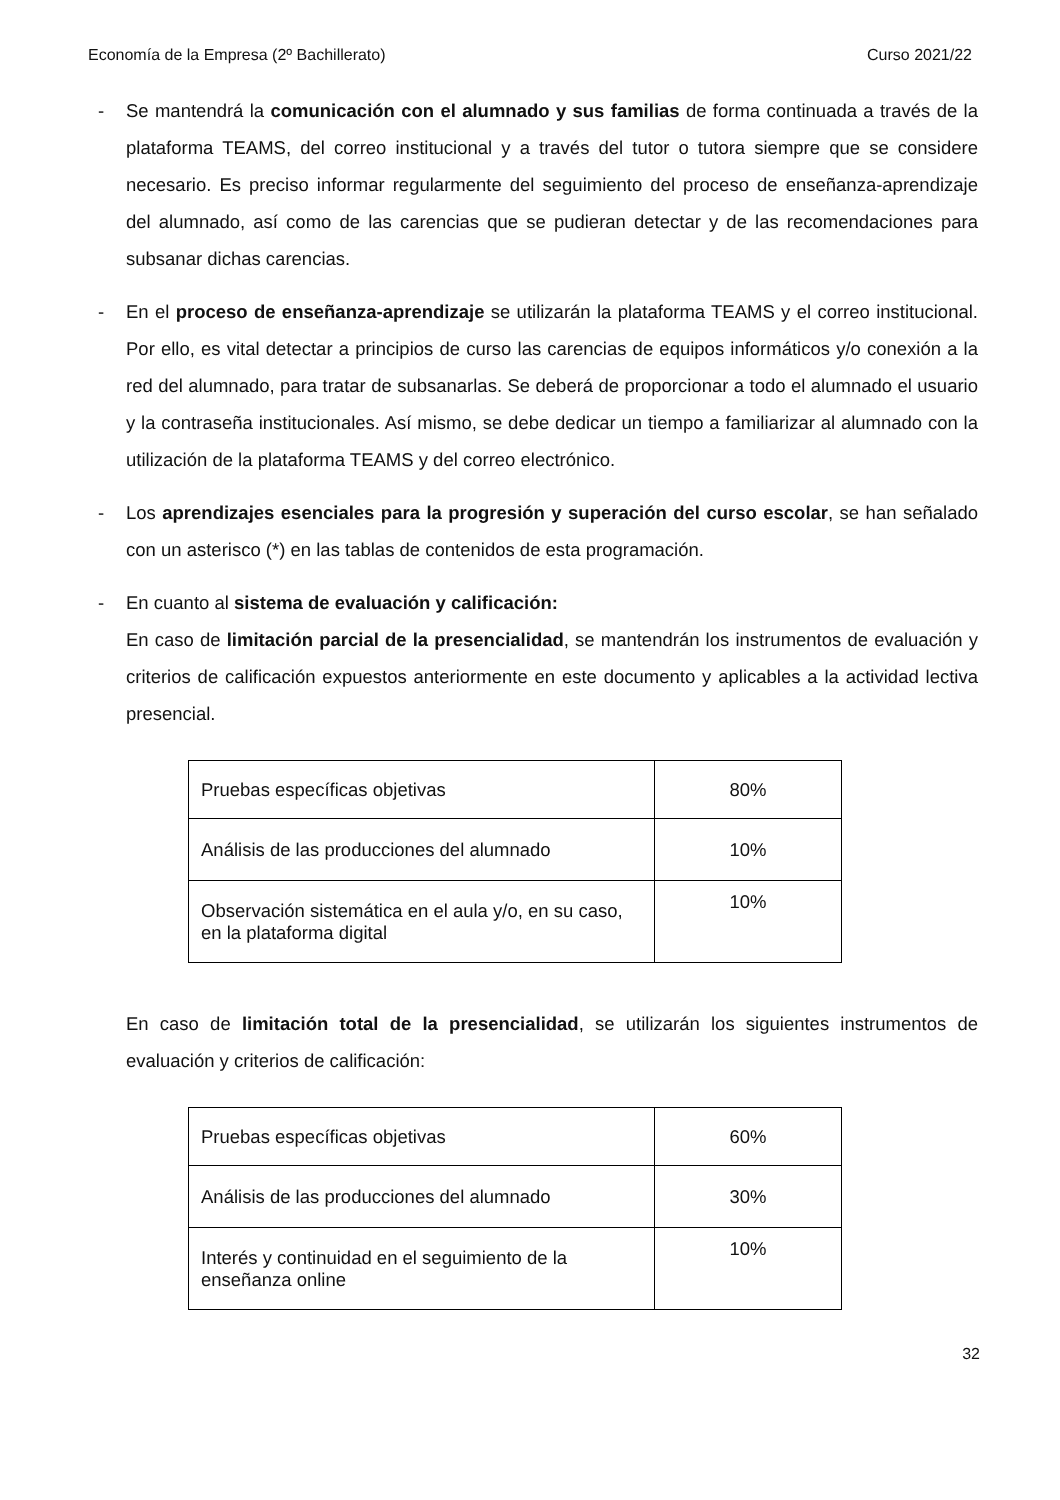Economía de la Empresa (2º Bachillerato) Curso 2021/22
- Se mantendrá la comunicación con el alumnado y sus familias de forma continuada a través de la plataforma TEAMS, del correo institucional y a través del tutor o tutora siempre que se considere necesario. Es preciso informar regularmente del seguimiento del proceso de enseñanza-aprendizaje del alumnado, así como de las carencias que se pudieran detectar y de las recomendaciones para subsanar dichas carencias.
- En el proceso de enseñanza-aprendizaje se utilizarán la plataforma TEAMS y el correo institucional. Por ello, es vital detectar a principios de curso las carencias de equipos informáticos y/o conexión a la red del alumnado, para tratar de subsanarlas. Se deberá de proporcionar a todo el alumnado el usuario y la contraseña institucionales. Así mismo, se debe dedicar un tiempo a familiarizar al alumnado con la utilización de la plataforma TEAMS y del correo electrónico.
- Los aprendizajes esenciales para la progresión y superación del curso escolar, se han señalado con un asterisco (*) en las tablas de contenidos de esta programación.
- En cuanto al sistema de evaluación y calificación:
En caso de limitación parcial de la presencialidad, se mantendrán los instrumentos de evaluación y criterios de calificación expuestos anteriormente en este documento y aplicables a la actividad lectiva presencial.
| Pruebas específicas objetivas | 80% |
| Análisis de las producciones del alumnado | 10% |
| Observación sistemática en el aula y/o, en su caso, en la plataforma digital | 10% |
En caso de limitación total de la presencialidad, se utilizarán los siguientes instrumentos de evaluación y criterios de calificación:
| Pruebas específicas objetivas | 60% |
| Análisis de las producciones del alumnado | 30% |
| Interés y continuidad en el seguimiento de la enseñanza online | 10% |
32